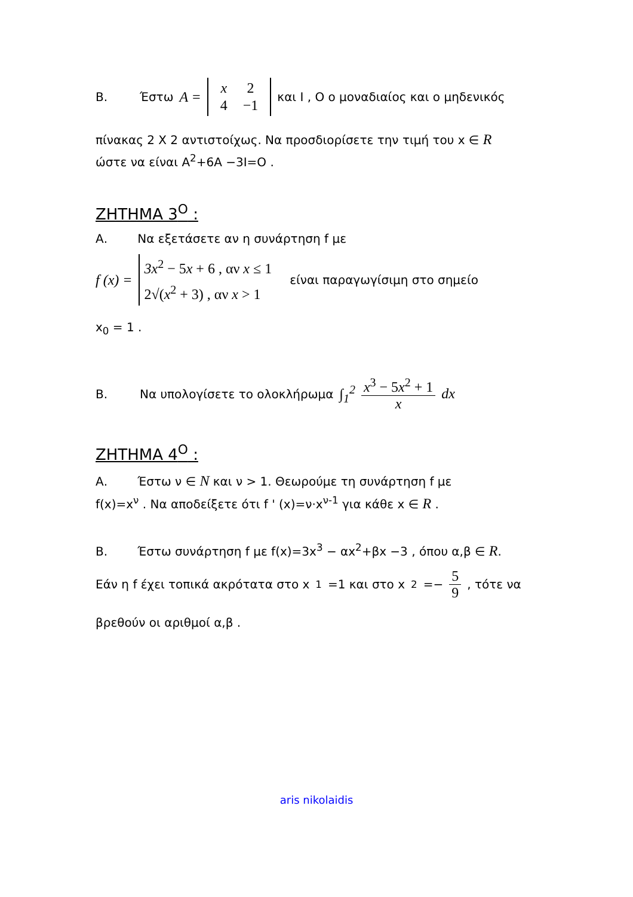Β. Έστω A =
| x | 2 |
| 4 | −1 |
και Ι , Ο ο μοναδιαίος και ο μηδενικός
πίνακας 2 Χ 2 αντιστοίχως. Να προσδιορίσετε την τιμή του x ∈ R
ώστε να είναι Α<sup>2</sup>+6Α −3Ι=Ο .
ΖΗΤΗΜΑ 3<sup>Ο</sup> :
Α. Να εξετάσετε αν η συνάρτηση f με
f (x) = 3x<sup>2</sup> − 5x + 6 , αν x ≤ 1
2√(x<sup>2</sup> + 3) , αν x > 1 είναι παραγωγίσιμη στο σημείο
x<sub>0</sub> = 1 .
Β. Να υπολογίσετε το ολοκλήρωμα ∫<sub>1</sub><sup>2</sup> x<sup>3</sup> − 5x<sup>2</sup> + 1 x dx
ΖΗΤΗΜΑ 4<sup>Ο</sup> :
Α. Έστω ν ∈ N και ν > 1. Θεωρούμε τη συνάρτηση f με
f(x)=x<sup>ν</sup> . Να αποδείξετε ότι f ' (x)=ν·x<sup>ν-1</sup> για κάθε x ∈ R .
Β. Έστω συνάρτηση f με f(x)=3x<sup>3</sup> − αx<sup>2</sup>+βx −3 , όπου α,β ∈ R.
Εάν η f έχει τοπικά ακρότατα στο x<sub>1</sub>=1 και στο x<sub>2</sub>=− 5 9 , τότε να
βρεθούν οι αριθμοί α,β .
aris nikolaidis